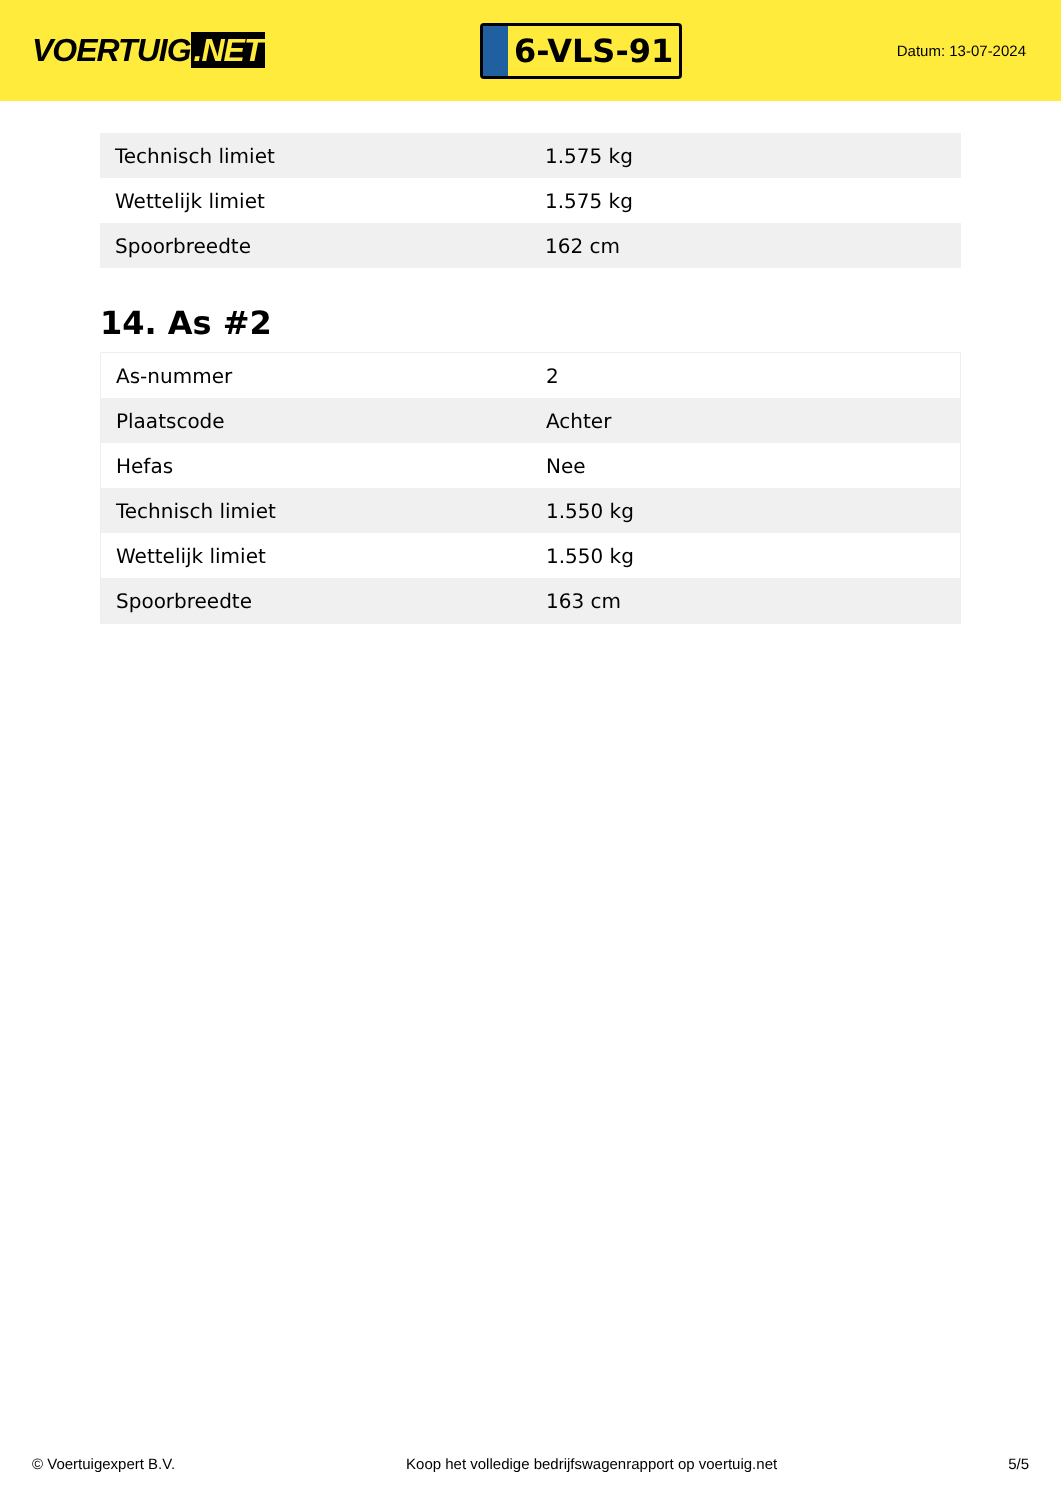VOERTUIG.NET
6-VLS-91
Datum: 13-07-2024
| Technisch limiet | 1.575 kg |
| Wettelijk limiet | 1.575 kg |
| Spoorbreedte | 162 cm |
14. As #2
| As-nummer | 2 |
| Plaatscode | Achter |
| Hefas | Nee |
| Technisch limiet | 1.550 kg |
| Wettelijk limiet | 1.550 kg |
| Spoorbreedte | 163 cm |
© Voertuigexpert B.V. Koop het volledige bedrijfswagenrapport op voertuig.net 5/5